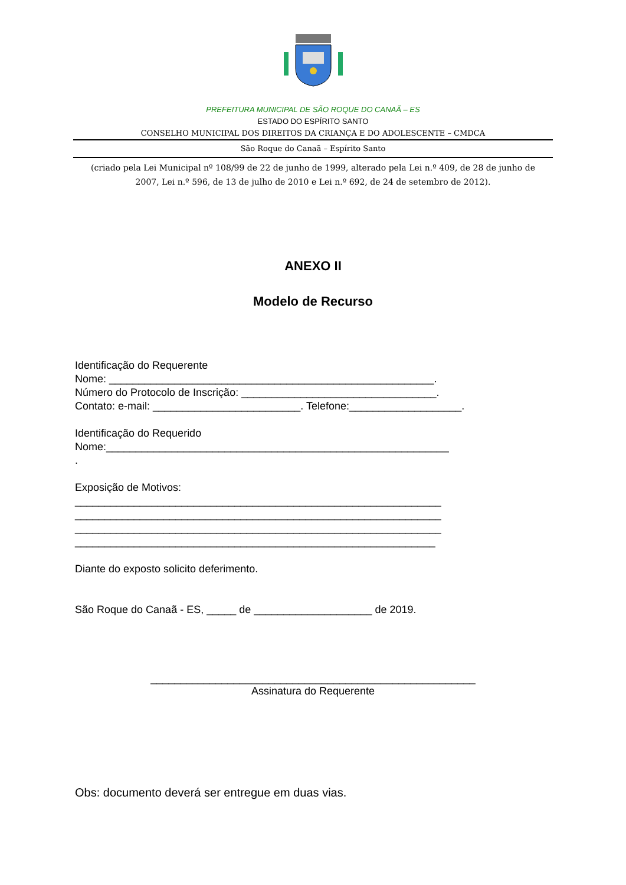PREFEITURA MUNICIPAL DE SÃO ROQUE DO CANAÃ – ES
ESTADO DO ESPÍRITO SANTO
CONSELHO MUNICIPAL DOS DIREITOS DA CRIANÇA E DO ADOLESCENTE – CMDCA
São Roque do Canaã – Espírito Santo
(criado pela Lei Municipal nº 108/99 de 22 de junho de 1999, alterado pela Lei n.º 409, de 28 de junho de 2007, Lei n.º 596, de 13 de julho de 2010 e Lei n.º 692, de 24 de setembro de 2012).
ANEXO II
Modelo de Recurso
Identificação do Requerente Nome: _______________________________________________________. Número do Protocolo de Inscrição: _________________________________. Contato: e-mail: _________________________. Telefone:___________________. Identificação do Requerido Nome:__________________________________________________________ . Exposição de Motivos: ______________________________________________________________ ______________________________________________________________ ______________________________________________________________ _____________________________________________________________ Diante do exposto solicito deferimento. São Roque do Canaã - ES, _____ de ____________________ de 2019.
_______________________________________________________
Assinatura do Requerente
Obs: documento deverá ser entregue em duas vias.